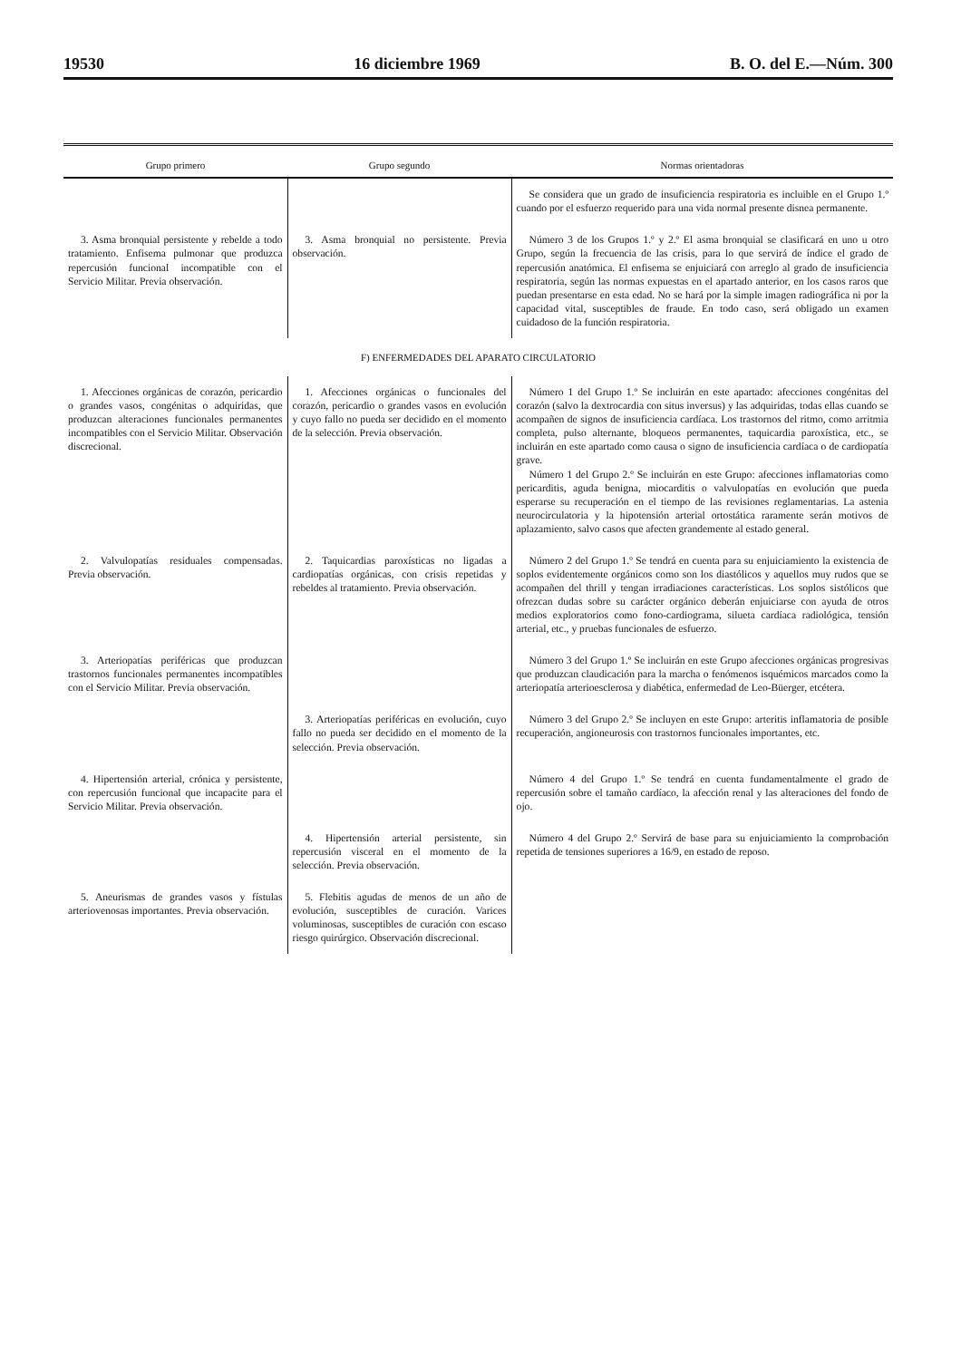19530 16 diciembre 1969 B. O. del E.—Núm. 300
| Grupo primero | Grupo segundo | Normas orientadoras |
| --- | --- | --- |
| | | Se considera que un grado de insuficiencia respiratoria es incluible en el Grupo 1.º cuando por el esfuerzo requerido para una vida normal presente disnea permanente. |
| 3. Asma bronquial persistente y rebelde a todo tratamiento. Enfisema pulmonar que produzca repercusión funcional incompatible con el Servicio Militar. Previa observación. | 3. Asma bronquial no persistente. Previa observación. | Número 3 de los Grupos 1.º y 2.º El asma bronquial se clasificará en uno u otro Grupo, según la frecuencia de las crisis, para lo que servirá de índice el grado de repercusión anatómica. El enfisema se enjuiciará con arreglo al grado de insuficiencia respiratoria, según las normas expuestas en el apartado anterior, en los casos raros que puedan presentarse en esta edad. No se hará por la simple imagen radiográfica ni por la capacidad vital, susceptibles de fraude. En todo caso, será obligado un examen cuidadoso de la función respiratoria. |
| F) ENFERMEDADES DEL APARATO CIRCULATORIO | | |
| 1. Afecciones orgánicas de corazón, pericardio o grandes vasos, congénitas o adquiridas, que produzcan alteraciones funcionales permanentes incompatibles con el Servicio Militar. Observación discrecional. | 1. Afecciones orgánicas o funcionales del corazón, pericardio o grandes vasos en evolución y cuyo fallo no pueda ser decidido en el momento de la selección. Previa observación. | Número 1 del Grupo 1.º Se incluirán en este apartado: afecciones congénitas del corazón (salvo la dextrocardia con situs inversus) y las adquiridas, todas ellas cuando se acompañen de signos de insuficiencia cardíaca. Los trastornos del ritmo, como arritmia completa, pulso alternante, bloqueos permanentes, taquicardia paroxística, etc., se incluirán en este apartado como causa o signo de insuficiencia cardíaca o de cardiopatía grave. Número 1 del Grupo 2.º Se incluirán en este Grupo: afecciones inflamatorias como pericarditis, aguda benigna, miocarditis o valvulopatías en evolución que pueda esperarse su recuperación en el tiempo de las revisiones reglamentarias. La astenia neurocirculatoria y la hipotensión arterial ortostática raramente serán motivos de aplazamiento, salvo casos que afecten grandemente al estado general. |
| 2. Valvulopatías residuales compensadas. Previa observación. | 2. Taquicardias paroxísticas no ligadas a cardiopatías orgánicas, con crisis repetidas y rebeldes al tratamiento. Previa observación. | Número 2 del Grupo 1.º Se tendrá en cuenta para su enjuiciamiento la existencia de soplos evidentemente orgánicos como son los diastólicos y aquellos muy rudos que se acompañen del thrill y tengan irradiaciones características. Los soplos sistólicos que ofrezcan dudas sobre su carácter orgánico deberán enjuiciarse con ayuda de otros medios exploratorios como fono-cardiograma, silueta cardíaca radiológica, tensión arterial, etc., y pruebas funcionales de esfuerzo. |
| 3. Arteriopatías periféricas que produzcan trastornos funcionales permanentes incompatibles con el Servicio Militar. Previa observación. | | Número 3 del Grupo 1.º Se incluirán en este Grupo afecciones orgánicas progresivas que produzcan claudicación para la marcha o fenómenos isquémicos marcados como la arteriopatía arterioesclerosa y diabética, enfermedad de Leo-Büerger, etcétera. |
| | 3. Arteriopatías periféricas en evolución, cuyo fallo no pueda ser decidido en el momento de la selección. Previa observación. | Número 3 del Grupo 2.º Se incluyen en este Grupo: arteritis inflamatoria de posible recuperación, angioneurosis con trastornos funcionales importantes, etc. |
| 4. Hipertensión arterial, crónica y persistente, con repercusión funcional que incapacite para el Servicio Militar. Previa observación. | | Número 4 del Grupo 1.º Se tendrá en cuenta fundamentalmente el grado de repercusión sobre el tamaño cardíaco, la afección renal y las alteraciones del fondo de ojo. |
| | 4. Hipertensión arterial persistente, sin repercusión visceral en el momento de la selección. Previa observación. | Número 4 del Grupo 2.º Servirá de base para su enjuiciamiento la comprobación repetida de tensiones superiores a 16/9, en estado de reposo. |
| 5. Aneurismas de grandes vasos y fístulas arteriovenosas importantes. Previa observación. | 5. Flebitis agudas de menos de un año de evolución, susceptibles de curación. Varices voluminosas, susceptibles de curación con escaso riesgo quirúrgico. Observación discrecional. | |